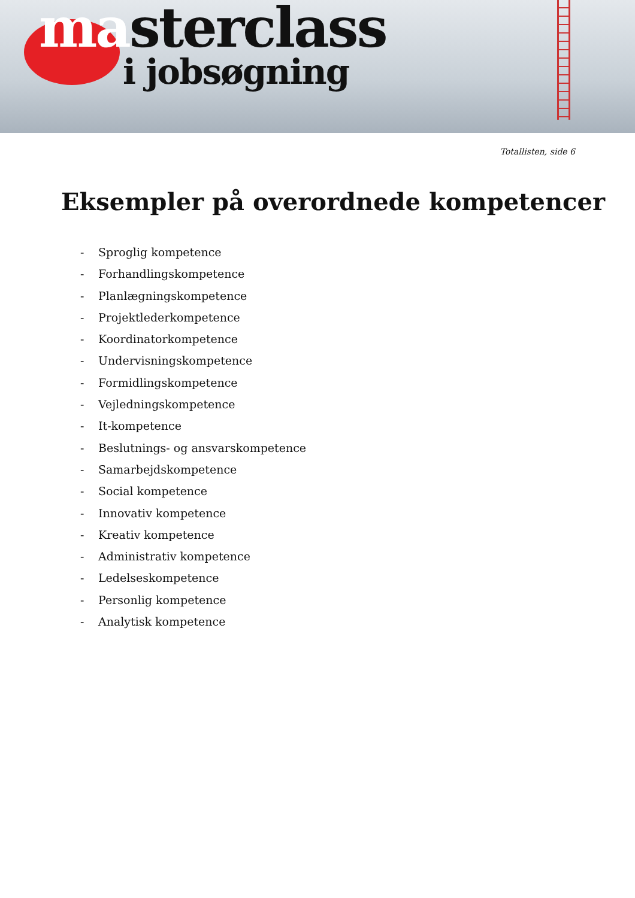masterclass
i jobsøgning
Totallisten, side 6
Eksempler på overordnede kompetencer
- Sproglig kompetence
- Forhandlingskompetence
- Planlægningskompetence
- Projektlederkompetence
- Koordinatorkompetence
- Undervisningskompetence
- Formidlingskompetence
- Vejledningskompetence
- It-kompetence
- Beslutnings- og ansvarskompetence
- Samarbejdskompetence
- Social kompetence
- Innovativ kompetence
- Kreativ kompetence
- Administrativ kompetence
- Ledelseskompetence
- Personlig kompetence
- Analytisk kompetence